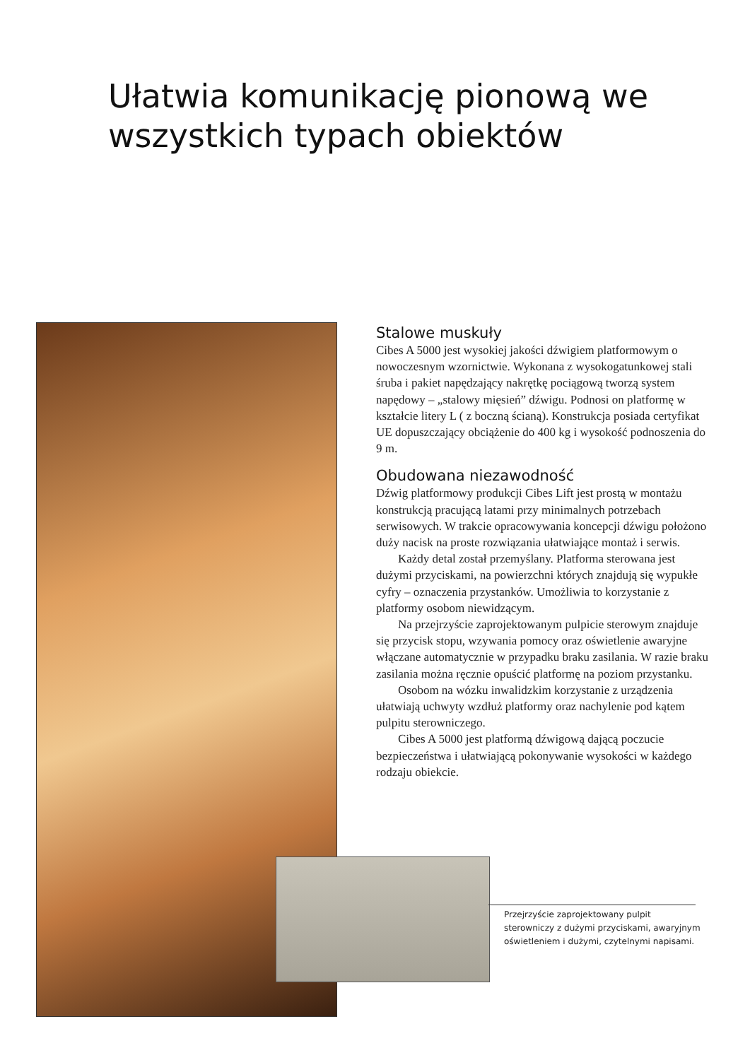Ułatwia komunikację pionową we wszystkich typach obiektów
Stalowe muskuły
Cibes A 5000 jest wysokiej jakości dźwigiem platformowym o nowoczesnym wzornictwie. Wykonana z wysokogatunkowej stali śruba i pakiet napędzający nakrętkę pociągową tworzą system napędowy – „stalowy mięsień” dźwigu. Podnosi on platformę w kształcie litery L ( z boczną ścianą). Konstrukcja posiada certyfikat UE dopuszczający obciążenie do 400 kg i wysokość podnoszenia do 9 m.
Obudowana niezawodność
Dźwig platformowy produkcji Cibes Lift jest prostą w montażu konstrukcją pracującą latami przy minimalnych potrzebach serwisowych. W trakcie opracowywania koncepcji dźwigu położono duży nacisk na proste rozwiązania ułatwiające montaż i serwis.
Każdy detal został przemyślany. Platforma sterowana jest dużymi przyciskami, na powierzchni których znajdują się wypukłe cyfry – oznaczenia przystanków. Umożliwia to korzystanie z platformy osobom niewidzącym.
Na przejrzyście zaprojektowanym pulpicie sterowym znajduje się przycisk stopu, wzywania pomocy oraz oświetlenie awaryjne włączane automatycznie w przypadku braku zasilania. W razie braku zasilania można ręcznie opuścić platformę na poziom przystanku.
Osobom na wózku inwalidzkim korzystanie z urządzenia ułatwiają uchwyty wzdłuż platformy oraz nachylenie pod kątem pulpitu sterowniczego.
Cibes A 5000 jest platformą dźwigową dającą poczucie bezpieczeństwa i ułatwiającą pokonywanie wysokości w każdego rodzaju obiekcie.
Przejrzyście zaprojektowany pulpit sterowniczy z dużymi przyciskami, awaryjnym oświetleniem i dużymi, czytelnymi napisami.